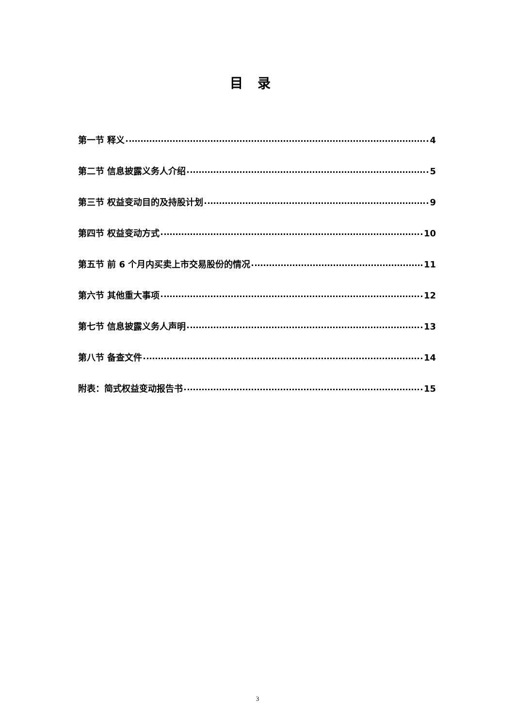目录
第一节 释义 4
第二节 信息披露义务人介绍 5
第三节 权益变动目的及持股计划 9
第四节 权益变动方式 10
第五节 前 6 个月内买卖上市交易股份的情况 11
第六节 其他重大事项 12
第七节 信息披露义务人声明 13
第八节 备查文件 14
附表：简式权益变动报告书 15
3